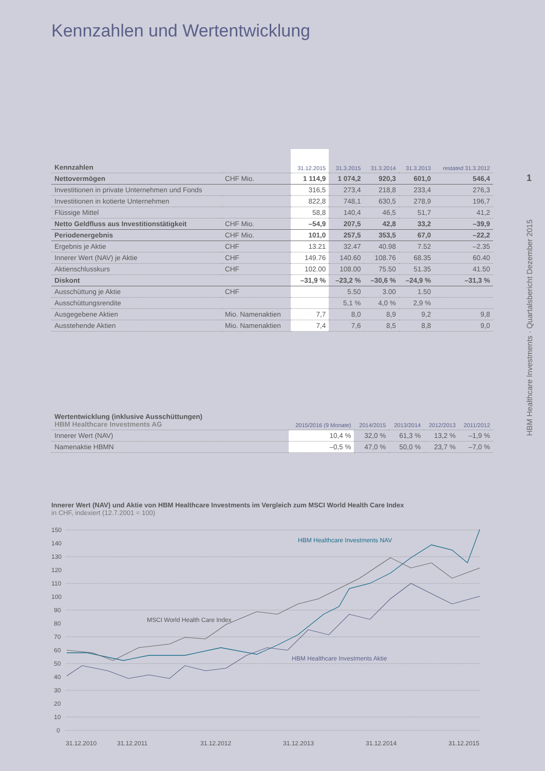Kennzahlen und Wertentwicklung
1
HBM Healthcare Investments · Quartalsbericht Dezember 2015
| Kennzahlen | | 31.12.2015 | 31.3.2015 | 31.3.2014 | 31.3.2013 | restated 31.3.2012 |
| --- | --- | --- | --- | --- | --- | --- |
| Nettovermögen | CHF Mio. | 1 114,9 | 1 074,2 | 920,3 | 601,0 | 546,4 |
| Investitionen in private Unternehmen und Fonds | | 316,5 | 273,4 | 218,8 | 233,4 | 276,3 |
| Investitionen in kotierte Unternehmen | | 822,8 | 748,1 | 630,5 | 278,9 | 196,7 |
| Flüssige Mittel | | 58,8 | 140,4 | 46,5 | 51,7 | 41,2 |
| Netto Geldfluss aus Investitionstätigkeit | CHF Mio. | –54,9 | 207,5 | 42,8 | 33,2 | –39,9 |
| Periodenergebnis | CHF Mio. | 101,0 | 257,5 | 353,5 | 67,0 | –22,2 |
| Ergebnis je Aktie | CHF | 13.21 | 32.47 | 40.98 | 7.52 | –2.35 |
| Innerer Wert (NAV) je Aktie | CHF | 149.76 | 140.60 | 108.76 | 68.35 | 60.40 |
| Aktienschlusskurs | CHF | 102.00 | 108.00 | 75.50 | 51.35 | 41.50 |
| Diskont | | –31,9 % | –23,2 % | –30,6 % | –24,9 % | –31,3 % |
| Ausschüttung je Aktie | CHF | | 5.50 | 3.00 | 1.50 | |
| Ausschüttungsrendite | | | 5,1 % | 4,0 % | 2,9 % | |
| Ausgegebene Aktien | Mio. Namenaktien | 7,7 | 8,0 | 8,9 | 9,2 | 9,8 |
| Ausstehende Aktien | Mio. Namenaktien | 7,4 | 7,6 | 8,5 | 8,8 | 9,0 |
| Wertentwicklung (inklusive Ausschüttungen) HBM Healthcare Investments AG | 2015/2016 (9 Monate) | 2014/2015 | 2013/2014 | 2012/2013 | 2011/2012 |
| --- | --- | --- | --- | --- | --- |
| Innerer Wert (NAV) | 10,4 % | 32,0 % | 61,3 % | 13,2 % | –1,9 % |
| Namenaktie HBMN | –0,5 % | 47,0 % | 50,0 % | 23,7 % | –7,0 % |
Innerer Wert (NAV) und Aktie von HBM Healthcare Investments im Vergleich zum MSCI World Health Care Index
in CHF, indexiert (12.7.2001 = 100)
150
140
130
120
110
100
90
80
70
60
50
40
30
20
10
0
31.12.2010
31.12.2011
31.12.2012
31.12.2013
31.12.2014
31.12.2015
HBM Healthcare Investments NAV
MSCI World Health Care Index
HBM Healthcare Investments Aktie